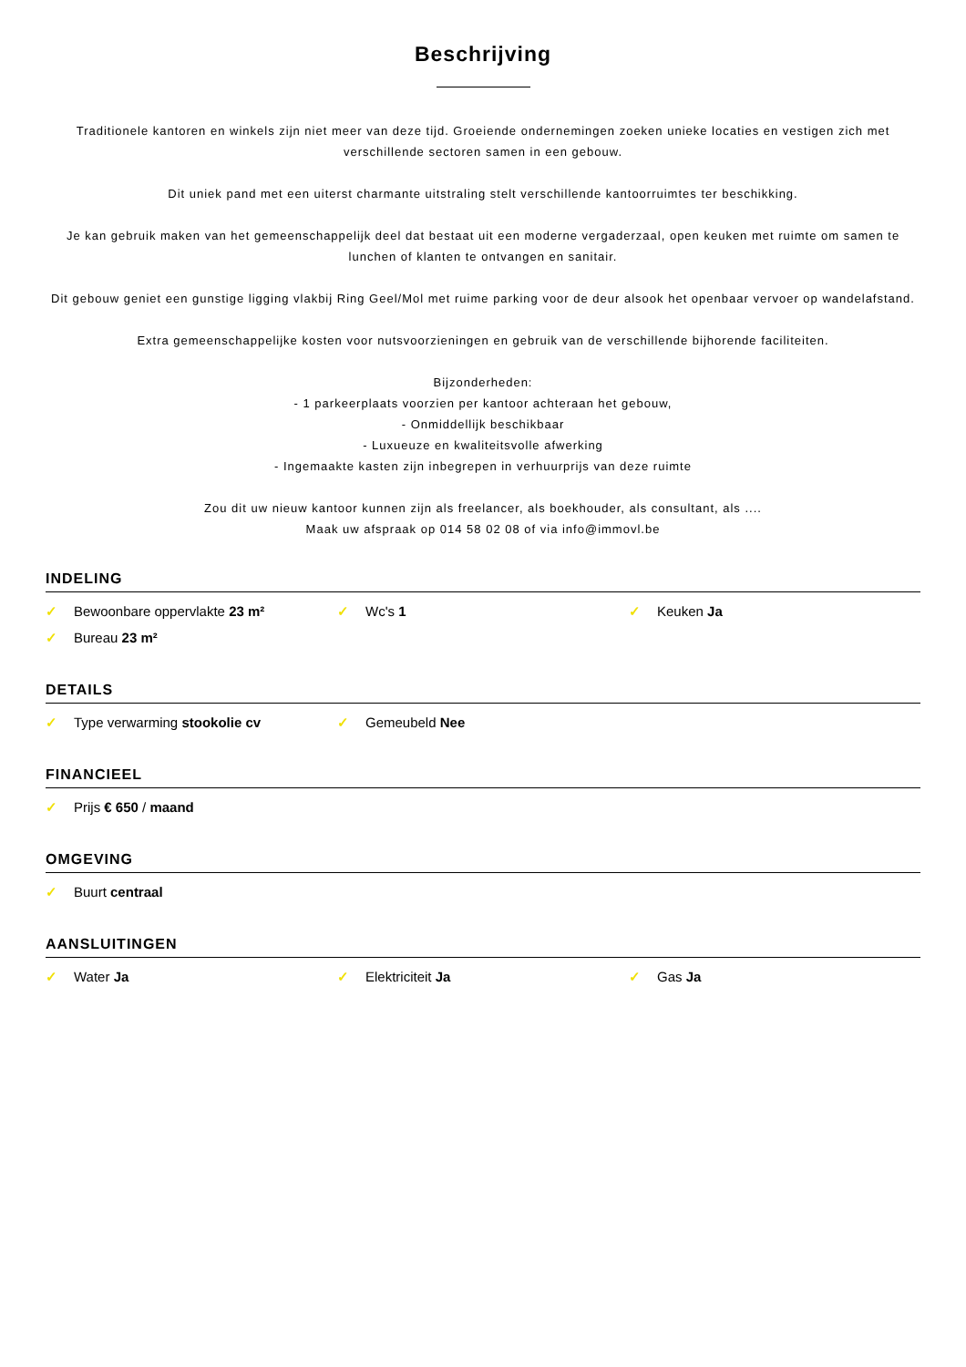Beschrijving
Traditionele kantoren en winkels zijn niet meer van deze tijd. Groeiende ondernemingen zoeken unieke locaties en vestigen zich met verschillende sectoren samen in een gebouw.
Dit uniek pand met een uiterst charmante uitstraling stelt verschillende kantoorruimtes ter beschikking.
Je kan gebruik maken van het gemeenschappelijk deel dat bestaat uit een moderne vergaderzaal, open keuken met ruimte om samen te lunchen of klanten te ontvangen en sanitair.
Dit gebouw geniet een gunstige ligging vlakbij Ring Geel/Mol met ruime parking voor de deur alsook het openbaar vervoer op wandelafstand.
Extra gemeenschappelijke kosten voor nutsvoorzieningen en gebruik van de verschillende bijhorende faciliteiten.
Bijzonderheden:
- 1 parkeerplaats voorzien per kantoor achteraan het gebouw,
- Onmiddellijk beschikbaar
- Luxueuze en kwaliteitsvolle afwerking
- Ingemaakte kasten zijn inbegrepen in verhuurprijs van deze ruimte
Zou dit uw nieuw kantoor kunnen zijn als freelancer, als boekhouder, als consultant, als ....
Maak uw afspraak op 014 58 02 08 of via info@immovl.be
INDELING
✓ Bewoonbare oppervlakte 23 m²
✓ Wc's 1
✓ Keuken Ja
✓ Bureau 23 m²
DETAILS
✓ Type verwarming stookolie cv
✓ Gemeubeld Nee
FINANCIEEL
✓ Prijs € 650 / maand
OMGEVING
✓ Buurt centraal
AANSLUITINGEN
✓ Water Ja
✓ Elektriciteit Ja
✓ Gas Ja